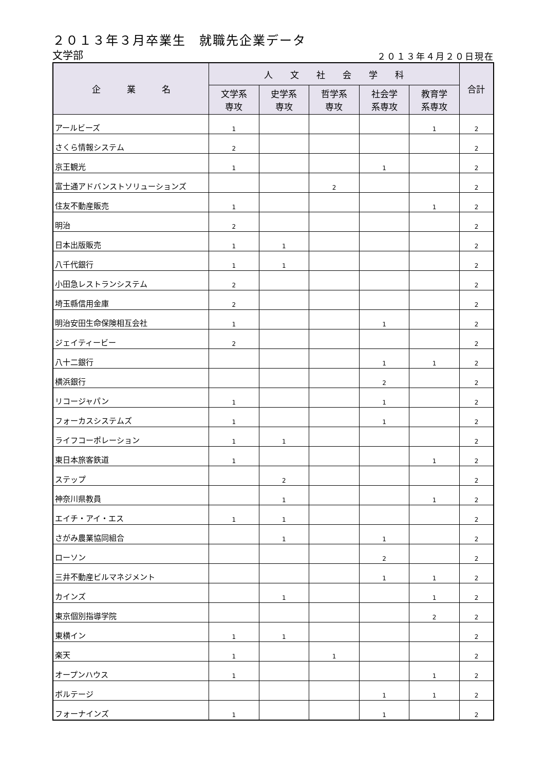２０１３年３月卒業生　就職先企業データ
文学部
２０１３年４月２０日現在
| 企 業 名 | 人 文 社 会 学 科 | | | | | 合計 |
| --- | --- | --- | --- | --- | --- | --- |
| | 文学系 専攻 | 史学系 専攻 | 哲学系 専攻 | 社会学 系専攻 | 教育学 系専攻 | |
| アールビーズ | 1 | | | | 1 | 2 |
| さくら情報システム | 2 | | | | | 2 |
| 京王観光 | 1 | | | 1 | | 2 |
| 富士通アドバンストソリューションズ | | | 2 | | | 2 |
| 住友不動産販売 | 1 | | | | 1 | 2 |
| 明治 | 2 | | | | | 2 |
| 日本出版販売 | 1 | 1 | | | | 2 |
| 八千代銀行 | 1 | 1 | | | | 2 |
| 小田急レストランシステム | 2 | | | | | 2 |
| 埼玉縣信用金庫 | 2 | | | | | 2 |
| 明治安田生命保険相互会社 | 1 | | | 1 | | 2 |
| ジェイティービー | 2 | | | | | 2 |
| 八十二銀行 | | | | 1 | 1 | 2 |
| 横浜銀行 | | | | 2 | | 2 |
| リコージャパン | 1 | | | 1 | | 2 |
| フォーカスシステムズ | 1 | | | 1 | | 2 |
| ライフコーポレーション | 1 | 1 | | | | 2 |
| 東日本旅客鉄道 | 1 | | | | 1 | 2 |
| ステップ | | 2 | | | | 2 |
| 神奈川県教員 | | 1 | | | 1 | 2 |
| エイチ・アイ・エス | 1 | 1 | | | | 2 |
| さがみ農業協同組合 | | 1 | | 1 | | 2 |
| ローソン | | | | 2 | | 2 |
| 三井不動産ビルマネジメント | | | | 1 | 1 | 2 |
| カインズ | | 1 | | | 1 | 2 |
| 東京個別指導学院 | | | | | 2 | 2 |
| 東横イン | 1 | 1 | | | | 2 |
| 楽天 | 1 | | 1 | | | 2 |
| オープンハウス | 1 | | | | 1 | 2 |
| ボルテージ | | | | 1 | 1 | 2 |
| フォーナインズ | 1 | | | 1 | | 2 |